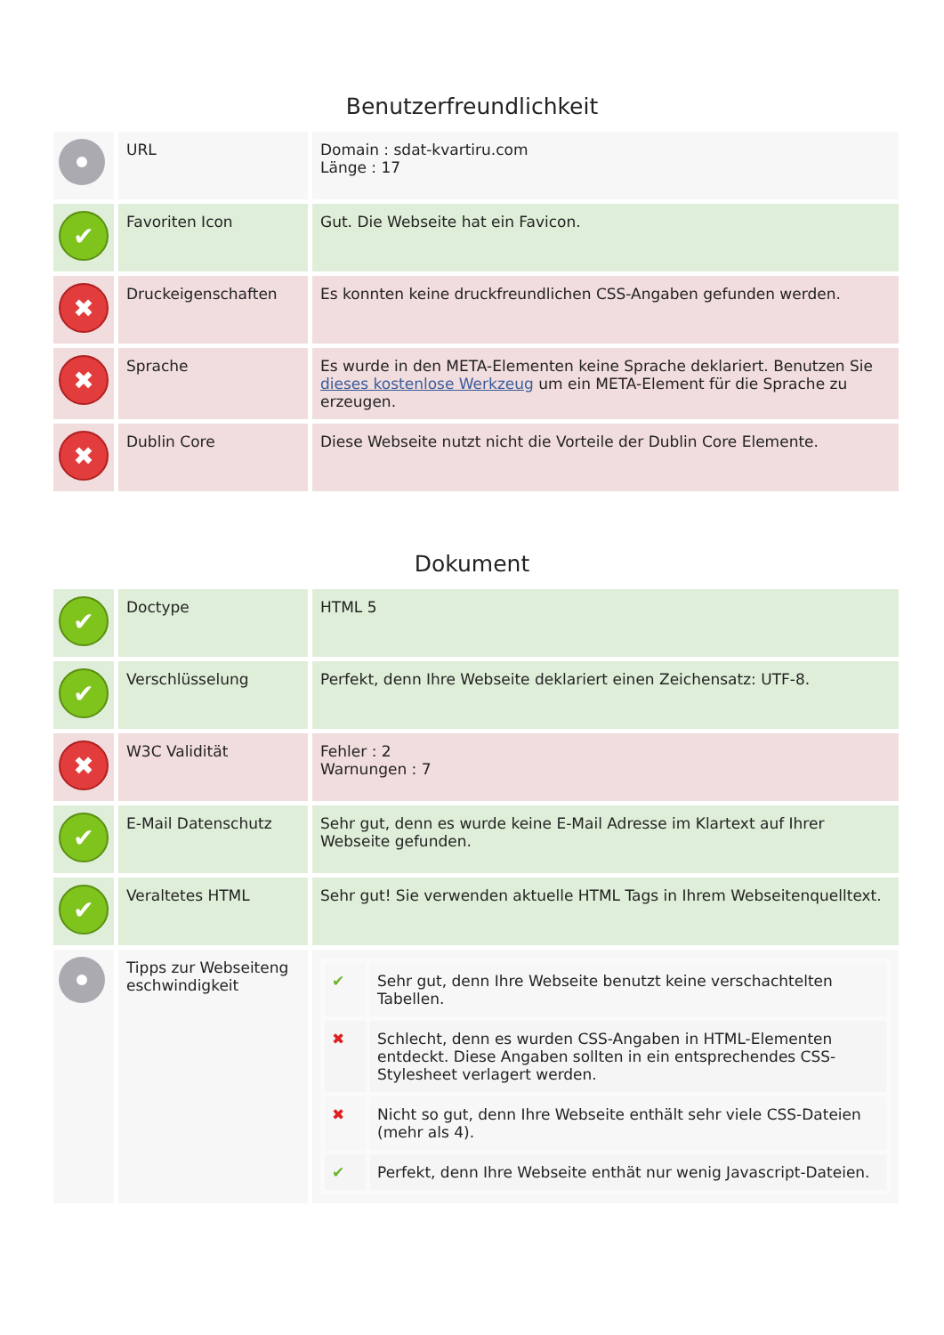Benutzerfreundlichkeit
| | URL | Domain : sdat-kvartiru.com Länge : 17 |
| ✔ | Favoriten Icon | Gut. Die Webseite hat ein Favicon. |
| ✖ | Druckeigenschaften | Es konnten keine druckfreundlichen CSS-Angaben gefunden werden. |
| ✖ | Sprache | Es wurde in den META-Elementen keine Sprache deklariert. Benutzen Sie dieses kostenlose Werkzeug um ein META-Element für die Sprache zu erzeugen. |
| ✖ | Dublin Core | Diese Webseite nutzt nicht die Vorteile der Dublin Core Elemente. |
Dokument
| ✔ | Doctype | HTML 5 |
| ✔ | Verschlüsselung | Perfekt, denn Ihre Webseite deklariert einen Zeichensatz: UTF-8. |
| ✖ | W3C Validität | Fehler : 2 Warnungen : 7 |
| ✔ | E-Mail Datenschutz | Sehr gut, denn es wurde keine E-Mail Adresse im Klartext auf Ihrer Webseite gefunden. |
| ✔ | Veraltetes HTML | Sehr gut! Sie verwenden aktuelle HTML Tags in Ihrem Webseitenquelltext. |
| | Tipps zur Webseiteng eschwindigkeit | / ✔ / Sehr gut, denn Ihre Webseite benutzt keine verschachtelten Tabellen. / / ✖ / Schlecht, denn es wurden CSS-Angaben in HTML-Elementen entdeckt. Diese Angaben sollten in ein entsprechendes CSS-Stylesheet verlagert werden. / / ✖ / Nicht so gut, denn Ihre Webseite enthält sehr viele CSS-Dateien (mehr als 4). / / ✔ / Perfekt, denn Ihre Webseite enthät nur wenig Javascript-Dateien. / |